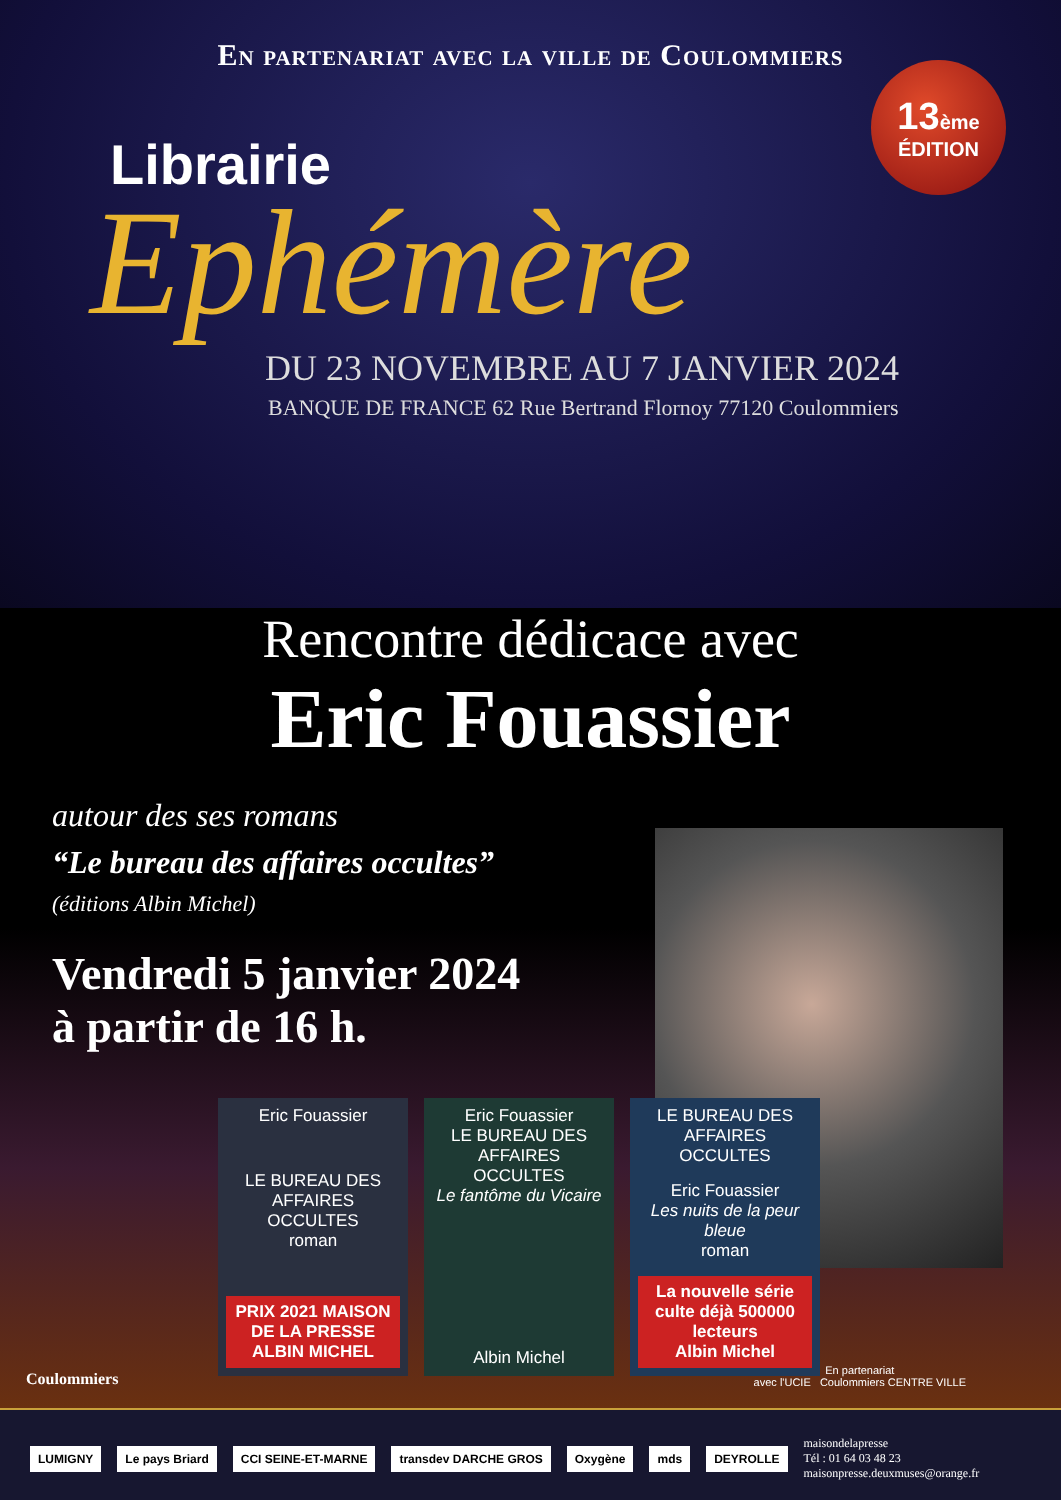En partenariat avec la ville de Coulommiers
13ème
ÉDITION
Librairie
Ephémère
DU 23 NOVEMBRE AU 7 JANVIER 2024
BANQUE DE FRANCE 62 Rue Bertrand Flornoy 77120 Coulommiers
Rencontre dédicace avec
Eric Fouassier
autour des ses romans
“Le bureau des affaires occultes”
(éditions Albin Michel)
Vendredi 5 janvier 2024
à partir de 16 h.
Eric Fouassier
LE BUREAU DES AFFAIRES OCCULTES
roman
PRIX 2021 MAISON DE LA PRESSE
ALBIN MICHEL
Eric Fouassier
LE BUREAU DES AFFAIRES OCCULTES
Le fantôme du Vicaire
Albin Michel
LE BUREAU DES AFFAIRES OCCULTES
Eric Fouassier
Les nuits de la peur bleue
roman
La nouvelle série culte déjà 500000 lecteurs
Albin Michel
Coulommiers
En partenariat
avec l'UCIE Coulommiers CENTRE VILLE
LUMIGNY Le pays Briard CCI SEINE-ET-MARNE transdev DARCHE GROS Oxygène mds DEYROLLE
maisondelapresse
Tél : 01 64 03 48 23
maisonpresse.deuxmuses@orange.fr